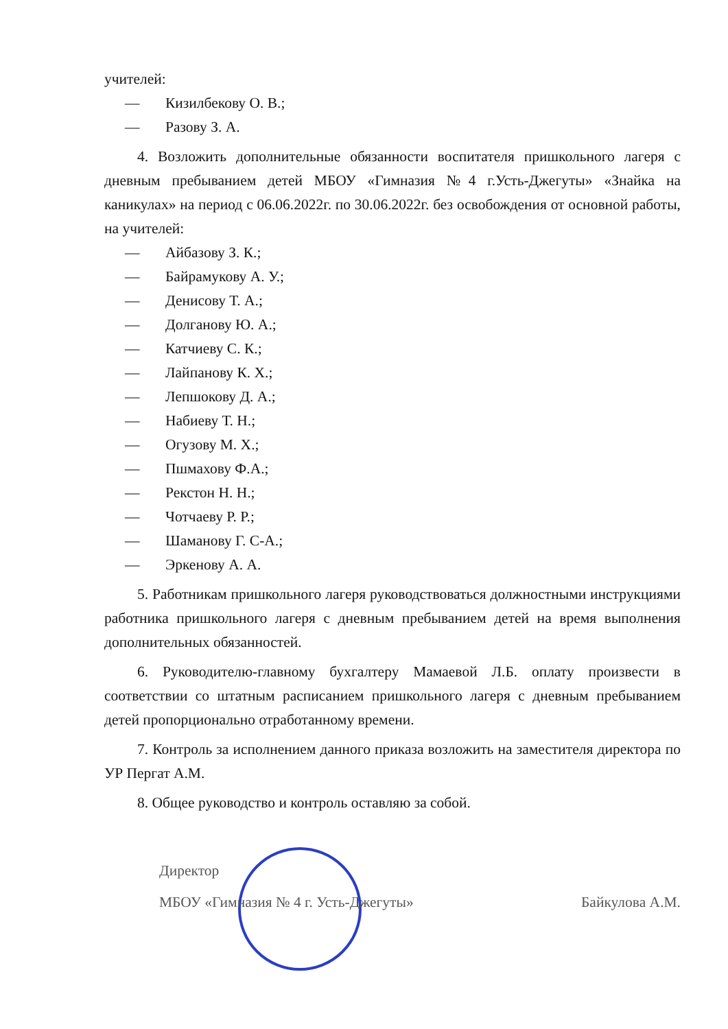учителей:
— Кизилбекову О. В.;
— Разову З. А.
4. Возложить дополнительные обязанности воспитателя пришкольного лагеря с дневным пребыванием детей МБОУ «Гимназия №4 г.Усть-Джегуты» «Знайка на каникулах» на период с 06.06.2022г. по 30.06.2022г. без освобождения от основной работы, на учителей:
— Айбазову З. К.;
— Байрамукову А. У.;
— Денисову Т. А.;
— Долганову Ю. А.;
— Катчиеву С. К.;
— Лайпанову К. Х.;
— Лепшокову Д. А.;
— Набиеву Т. Н.;
— Огузову М. Х.;
— Пшмахову Ф.А.;
— Рекстон Н. Н.;
— Чотчаеву Р. Р.;
— Шаманову Г. С-А.;
— Эркенову А. А.
5. Работникам пришкольного лагеря руководствоваться должностными инструкциями работника пришкольного лагеря с дневным пребыванием детей на время выполнения дополнительных обязанностей.
6. Руководителю-главному бухгалтеру Мамаевой Л.Б. оплату произвести в соответствии со штатным расписанием пришкольного лагеря с дневным пребыванием детей пропорционально отработанному времени.
7. Контроль за исполнением данного приказа возложить на заместителя директора по УР Пергат А.М.
8. Общее руководство и контроль оставляю за собой.
Директор
МБОУ «Гимназия № 4 г. Усть-Джегуты» Байкулова А.М.